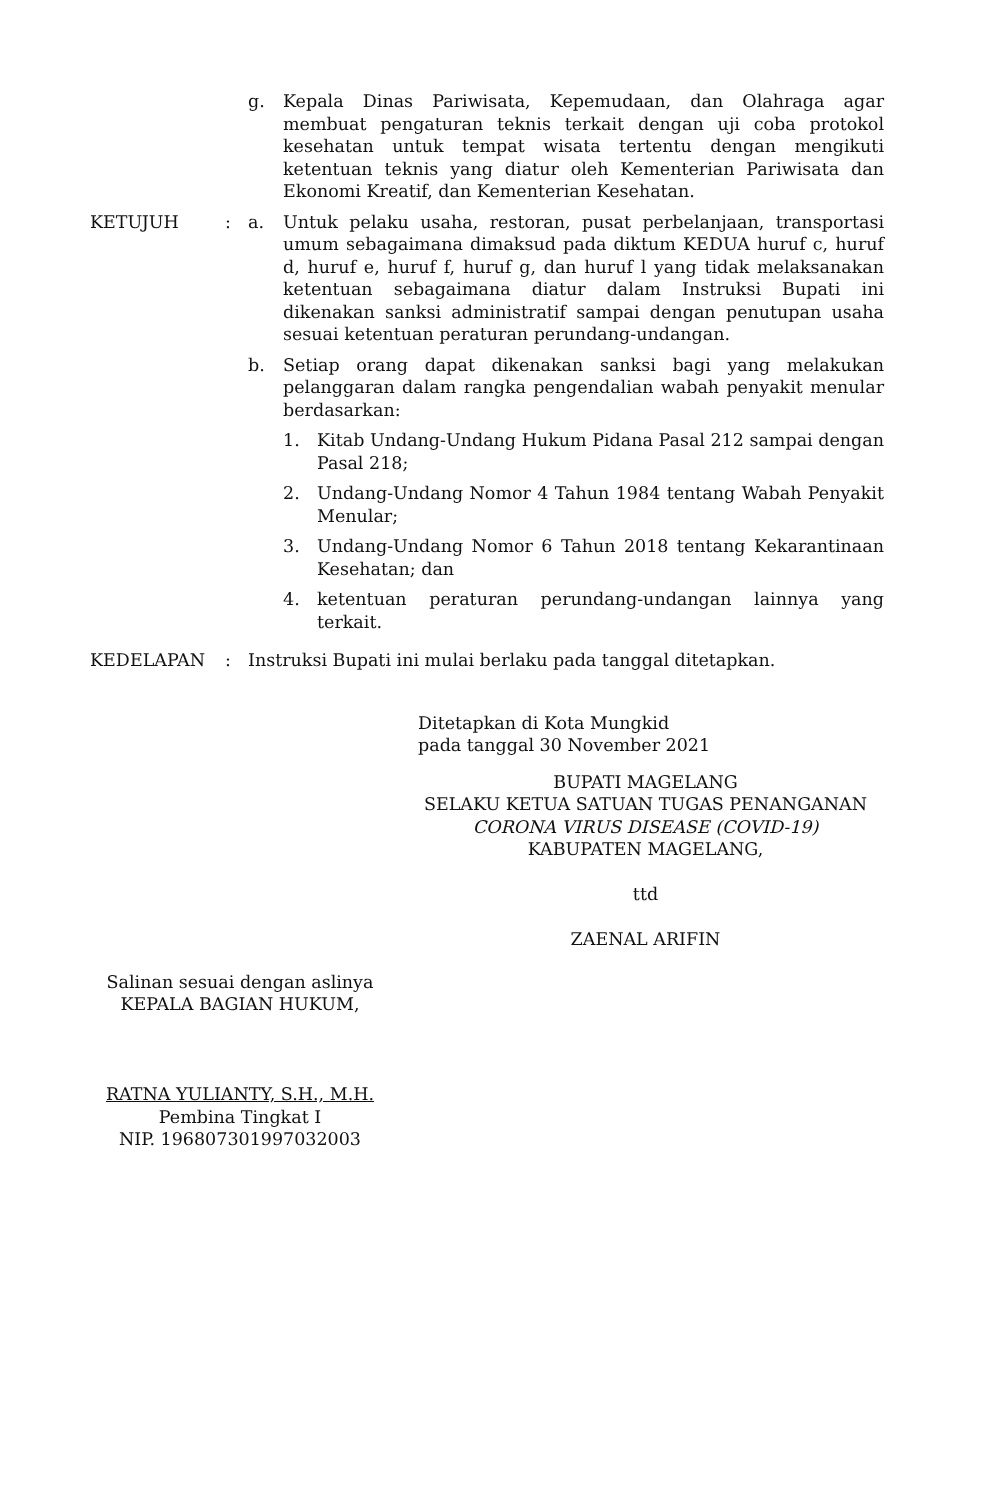g. Kepala Dinas Pariwisata, Kepemudaan, dan Olahraga agar membuat pengaturan teknis terkait dengan uji coba protokol kesehatan untuk tempat wisata tertentu dengan mengikuti ketentuan teknis yang diatur oleh Kementerian Pariwisata dan Ekonomi Kreatif, dan Kementerian Kesehatan.
KETUJUH : a. Untuk pelaku usaha, restoran, pusat perbelanjaan, transportasi umum sebagaimana dimaksud pada diktum KEDUA huruf c, huruf d, huruf e, huruf f, huruf g, dan huruf l yang tidak melaksanakan ketentuan sebagaimana diatur dalam Instruksi Bupati ini dikenakan sanksi administratif sampai dengan penutupan usaha sesuai ketentuan peraturan perundang-undangan.
b. Setiap orang dapat dikenakan sanksi bagi yang melakukan pelanggaran dalam rangka pengendalian wabah penyakit menular berdasarkan:
1. Kitab Undang-Undang Hukum Pidana Pasal 212 sampai dengan Pasal 218;
2. Undang-Undang Nomor 4 Tahun 1984 tentang Wabah Penyakit Menular;
3. Undang-Undang Nomor 6 Tahun 2018 tentang Kekarantinaan Kesehatan; dan
4. ketentuan peraturan perundang-undangan lainnya yang terkait.
KEDELAPAN : Instruksi Bupati ini mulai berlaku pada tanggal ditetapkan.
Ditetapkan di Kota Mungkid
pada tanggal 30 November 2021
BUPATI MAGELANG
SELAKU KETUA SATUAN TUGAS PENANGANAN
CORONA VIRUS DISEASE (COVID-19)
KABUPATEN MAGELANG,
ttd
ZAENAL ARIFIN
Salinan sesuai dengan aslinya
KEPALA BAGIAN HUKUM,
RATNA YULIANTY, S.H., M.H.
Pembina Tingkat I
NIP. 196807301997032003